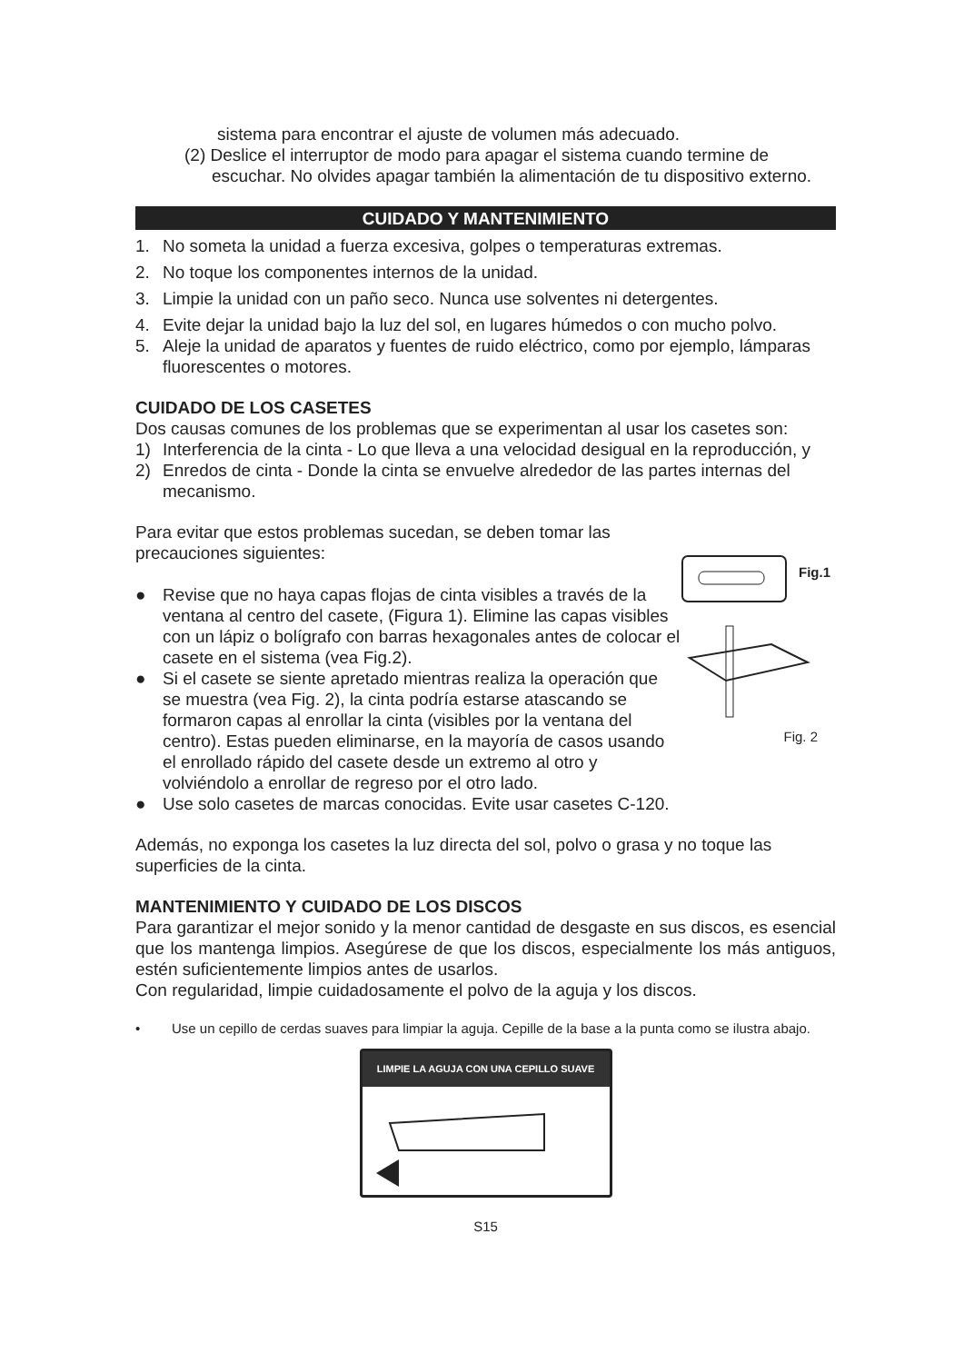sistema para encontrar el ajuste de volumen más adecuado.
(2) Deslice el interruptor de modo para apagar el sistema cuando termine de
escuchar. No olvides apagar también la alimentación de tu dispositivo externo.
CUIDADO Y MANTENIMIENTO
1. No someta la unidad a fuerza excesiva, golpes o temperaturas extremas.
2. No toque los componentes internos de la unidad.
3. Limpie la unidad con un paño seco. Nunca use solventes ni detergentes.
4. Evite dejar la unidad bajo la luz del sol, en lugares húmedos o con mucho polvo.
5. Aleje la unidad de aparatos y fuentes de ruido eléctrico, como por ejemplo, lámparas fluorescentes o motores.
CUIDADO DE LOS CASETES
Dos causas comunes de los problemas que se experimentan al usar los casetes son:
1) Interferencia de la cinta - Lo que lleva a una velocidad desigual en la reproducción, y
2) Enredos de cinta - Donde la cinta se envuelve alrededor de las partes internas del mecanismo.
Para evitar que estos problemas sucedan, se deben tomar las precauciones siguientes:
● Revise que no haya capas flojas de cinta visibles a través de la ventana al centro del casete, (Figura 1). Elimine las capas visibles con un lápiz o bolígrafo con barras hexagonales antes de colocar el casete en el sistema (vea Fig.2).
● Si el casete se siente apretado mientras realiza la operación que se muestra (vea Fig. 2), la cinta podría estarse atascando se formaron capas al enrollar la cinta (visibles por la ventana del centro). Estas pueden eliminarse, en la mayoría de casos usando el enrollado rápido del casete desde un extremo al otro y volviéndolo a enrollar de regreso por el otro lado.
● Use solo casetes de marcas conocidas. Evite usar casetes C-120.
Fig.1
Fig. 2
Además, no exponga los casetes la luz directa del sol, polvo o grasa y no toque las superficies de la cinta.
MANTENIMIENTO Y CUIDADO DE LOS DISCOS
Para garantizar el mejor sonido y la menor cantidad de desgaste en sus discos, es esencial que los mantenga limpios. Asegúrese de que los discos, especialmente los más antiguos, estén suficientemente limpios antes de usarlos.
Con regularidad, limpie cuidadosamente el polvo de la aguja y los discos.
• Use un cepillo de cerdas suaves para limpiar la aguja. Cepille de la base a la punta como se ilustra abajo.
LIMPIE LA AGUJA CON UNA CEPILLO SUAVE
S15